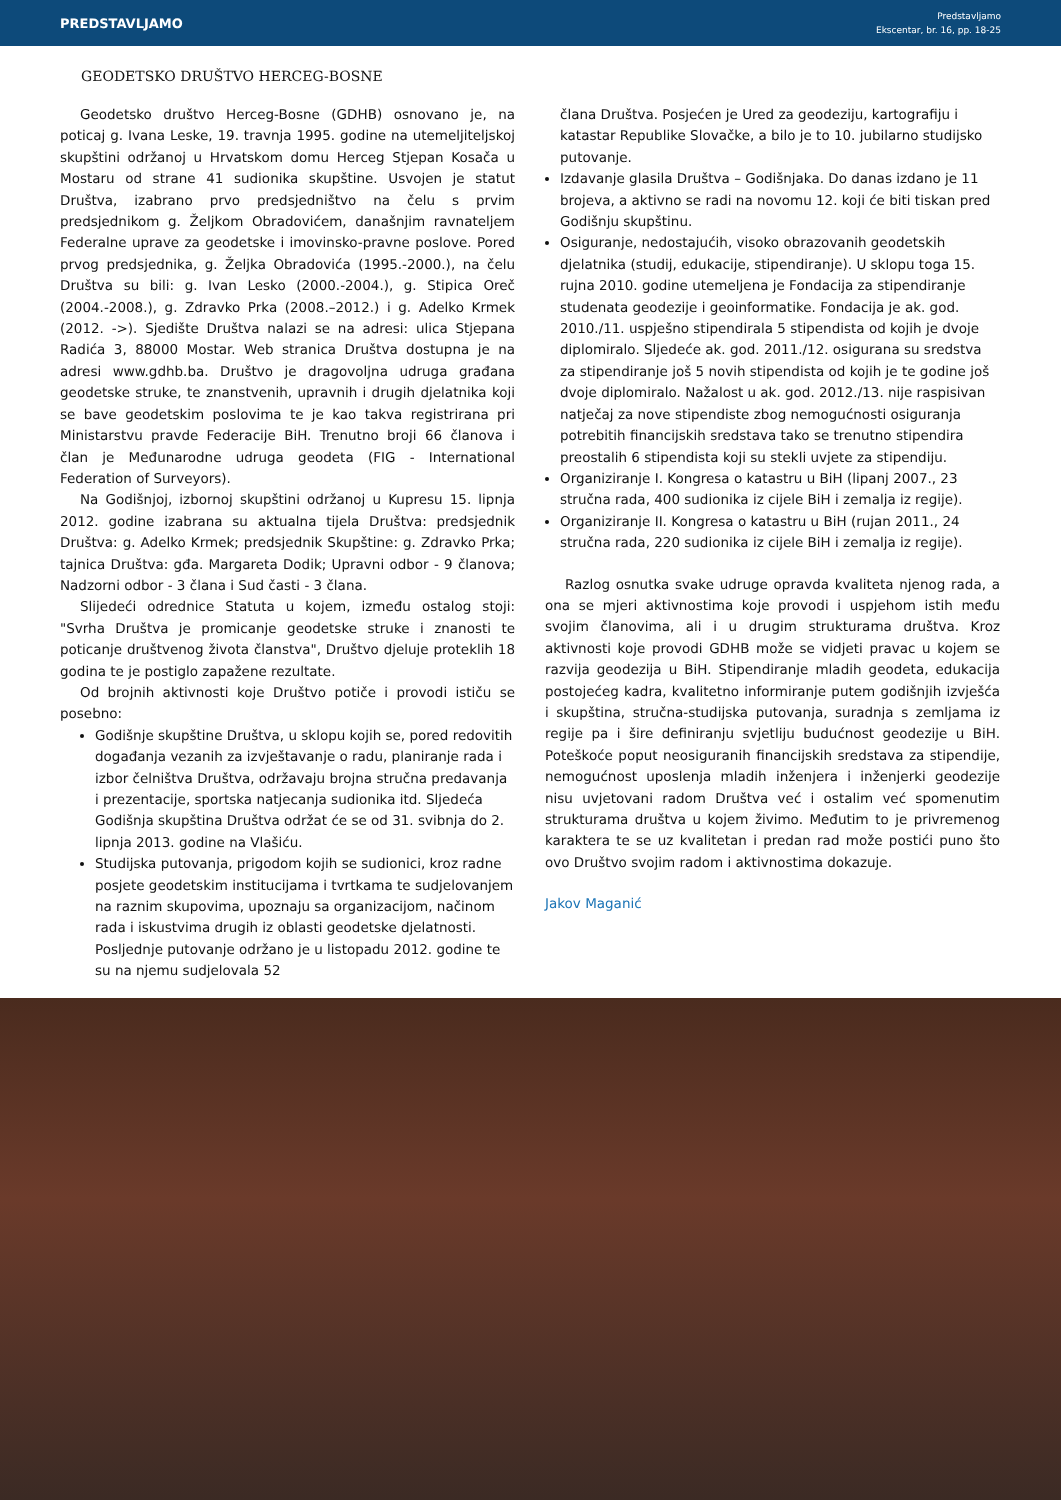PREDSTAVLJAMO
Predstavljamo
Ekscentar, br. 16, pp. 18-25
GEODETSKO DRUŠTVO HERCEG-BOSNE
Geodetsko društvo Herceg-Bosne (GDHB) osnovano je, na poticaj g. Ivana Leske, 19. travnja 1995. godine na utemeljiteljskoj skupštini održanoj u Hrvatskom domu Herceg Stjepan Kosača u Mostaru od strane 41 sudionika skupštine. Usvojen je statut Društva, izabrano prvo predsjedništvo na čelu s prvim predsjednikom g. Željkom Obradovićem, današnjim ravnateljem Federalne uprave za geodetske i imovinsko-pravne poslove. Pored prvog predsjednika, g. Željka Obradovića (1995.-2000.), na čelu Društva su bili: g. Ivan Lesko (2000.-2004.), g. Stipica Oreč (2004.-2008.), g. Zdravko Prka (2008.–2012.) i g. Adelko Krmek (2012. ->). Sjedište Društva nalazi se na adresi: ulica Stjepana Radića 3, 88000 Mostar. Web stranica Društva dostupna je na adresi www.gdhb.ba. Društvo je dragovoljna udruga građana geodetske struke, te znanstvenih, upravnih i drugih djelatnika koji se bave geodetskim poslovima te je kao takva registrirana pri Ministarstvu pravde Federacije BiH. Trenutno broji 66 članova i član je Međunarodne udruga geodeta (FIG - International Federation of Surveyors).
Na Godišnjoj, izbornoj skupštini održanoj u Kupresu 15. lipnja 2012. godine izabrana su aktualna tijela Društva: predsjednik Društva: g. Adelko Krmek; predsjednik Skupštine: g. Zdravko Prka; tajnica Društva: gđa. Margareta Dodik; Upravni odbor - 9 članova; Nadzorni odbor - 3 člana i Sud časti - 3 člana.
Slijedeći odrednice Statuta u kojem, između ostalog stoji: "Svrha Društva je promicanje geodetske struke i znanosti te poticanje društvenog života članstva", Društvo djeluje proteklih 18 godina te je postiglo zapažene rezultate.
Od brojnih aktivnosti koje Društvo potiče i provodi ističu se posebno:
Godišnje skupštine Društva, u sklopu kojih se, pored redovitih događanja vezanih za izvještavanje o radu, planiranje rada i izbor čelništva Društva, održavaju brojna stručna predavanja i prezentacije, sportska natjecanja sudionika itd. Sljedeća Godišnja skupština Društva održat će se od 31. svibnja do 2. lipnja 2013. godine na Vlašiću.
Studijska putovanja, prigodom kojih se sudionici, kroz radne posjete geodetskim institucijama i tvrtkama te sudjelovanjem na raznim skupovima, upoznaju sa organizacijom, načinom rada i iskustvima drugih iz oblasti geodetske djelatnosti. Posljednje putovanje održano je u listopadu 2012. godine te su na njemu sudjelovala 52
člana Društva. Posjećen je Ured za geodeziju, kartografiju i katastar Republike Slovačke, a bilo je to 10. jubilarno studijsko putovanje.
Izdavanje glasila Društva – Godišnjaka. Do danas izdano je 11 brojeva, a aktivno se radi na novomu 12. koji će biti tiskan pred Godišnju skupštinu.
Osiguranje, nedostajućih, visoko obrazovanih geodetskih djelatnika (studij, edukacije, stipendiranje). U sklopu toga 15. rujna 2010. godine utemeljena je Fondacija za stipendiranje studenata geodezije i geoinformatike. Fondacija je ak. god. 2010./11. uspješno stipendirala 5 stipendista od kojih je dvoje diplomiralo. Sljedeće ak. god. 2011./12. osigurana su sredstva za stipendiranje još 5 novih stipendista od kojih je te godine još dvoje diplomiralo. Nažalost u ak. god. 2012./13. nije raspisivan natječaj za nove stipendiste zbog nemogućnosti osiguranja potrebitih financijskih sredstava tako se trenutno stipendira preostalih 6 stipendista koji su stekli uvjete za stipendiju.
Organiziranje I. Kongresa o katastru u BiH (lipanj 2007., 23 stručna rada, 400 sudionika iz cijele BiH i zemalja iz regije).
Organiziranje II. Kongresa o katastru u BiH (rujan 2011., 24 stručna rada, 220 sudionika iz cijele BiH i zemalja iz regije).
Razlog osnutka svake udruge opravda kvaliteta njenog rada, a ona se mjeri aktivnostima koje provodi i uspjehom istih među svojim članovima, ali i u drugim strukturama društva. Kroz aktivnosti koje provodi GDHB može se vidjeti pravac u kojem se razvija geodezija u BiH. Stipendiranje mladih geodeta, edukacija postojećeg kadra, kvalitetno informiranje putem godišnjih izvješća i skupština, stručna-studijska putovanja, suradnja s zemljama iz regije pa i šire definiranju svjetliju budućnost geodezije u BiH. Poteškoće poput neosiguranih financijskih sredstava za stipendije, nemogućnost uposlenja mladih inženjera i inženjerki geodezije nisu uvjetovani radom Društva već i ostalim već spomenutim strukturama društva u kojem živimo. Međutim to je privremenog karaktera te se uz kvalitetan i predan rad može postići puno što ovo Društvo svojim radom i aktivnostima dokazuje.
Jakov Maganić